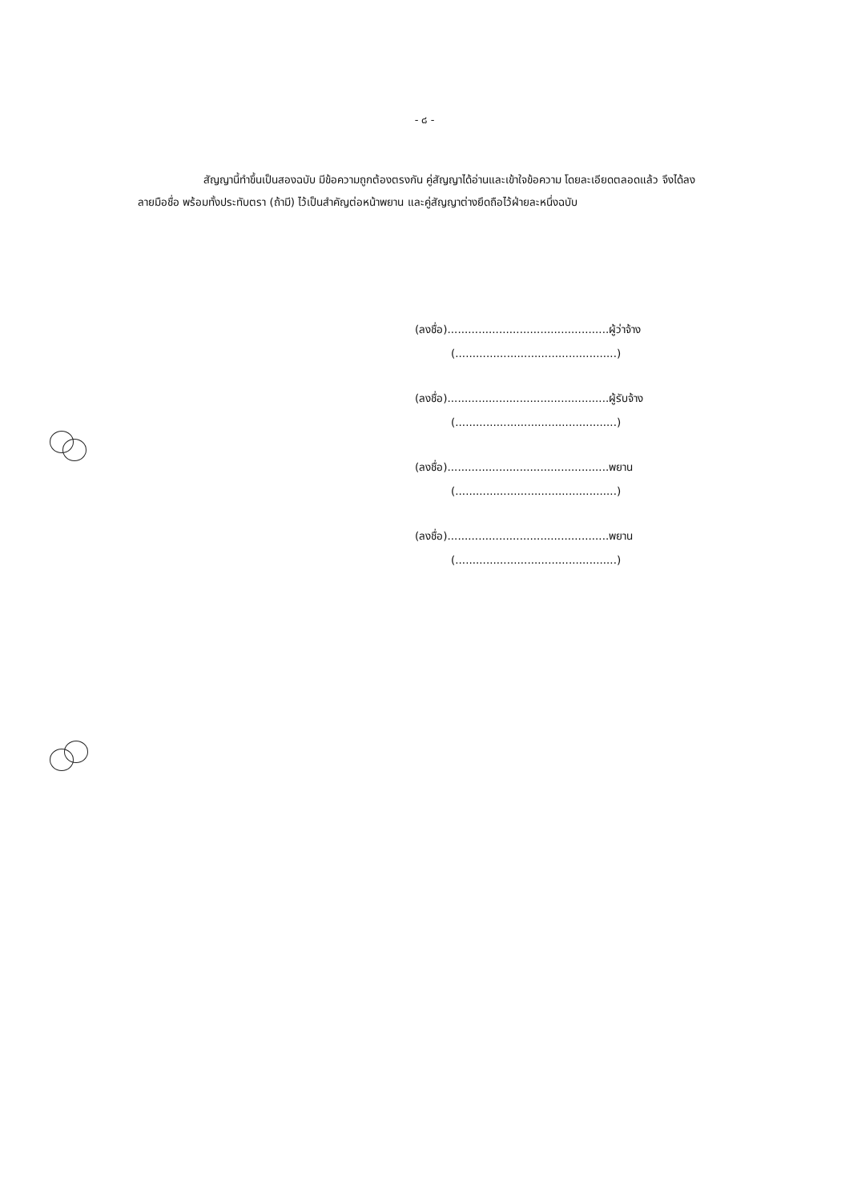- ๘ -
สัญญานี้ทำขึ้นเป็นสองฉบับ มีข้อความถูกต้องตรงกัน คู่สัญญาได้อ่านและเข้าใจข้อความ โดยละเอียดตลอดแล้ว จึงได้ลงลายมือชื่อ พร้อมทั้งประทับตรา (ถ้ามี) ไว้เป็นสำคัญต่อหน้าพยาน และคู่สัญญาต่างยึดถือไว้ฝ่ายละหนึ่งฉบับ
(ลงชื่อ)...............................................ผู้ว่าจ้าง
(...............................................)
(ลงชื่อ)...............................................ผู้รับจ้าง
(...............................................)
(ลงชื่อ)...............................................พยาน
(...............................................)
(ลงชื่อ)...............................................พยาน
(...............................................)